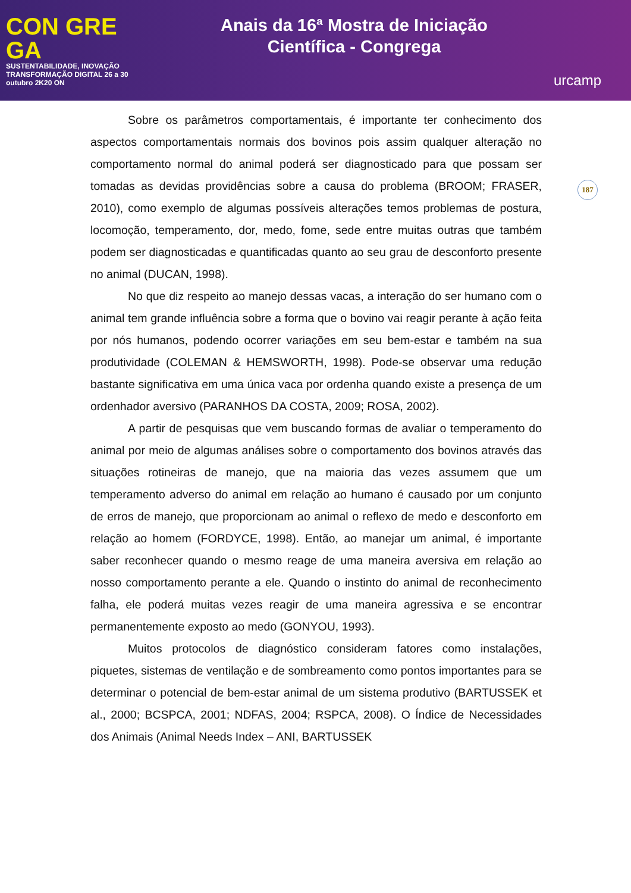CON GRE GA
SUSTENTABILIDADE, INOVAÇÃO TRANSFORMAÇÃO DIGITAL 26 a 30 outubro 2K20 ON
Anais da 16ª Mostra de Iniciação
Científica - Congrega
urcamp
187
Sobre os parâmetros comportamentais, é importante ter conhecimento dos aspectos comportamentais normais dos bovinos pois assim qualquer alteração no comportamento normal do animal poderá ser diagnosticado para que possam ser tomadas as devidas providências sobre a causa do problema (BROOM; FRASER, 2010), como exemplo de algumas possíveis alterações temos problemas de postura, locomoção, temperamento, dor, medo, fome, sede entre muitas outras que também podem ser diagnosticadas e quantificadas quanto ao seu grau de desconforto presente no animal (DUCAN, 1998).
No que diz respeito ao manejo dessas vacas, a interação do ser humano com o animal tem grande influência sobre a forma que o bovino vai reagir perante à ação feita por nós humanos, podendo ocorrer variações em seu bem-estar e também na sua produtividade (COLEMAN & HEMSWORTH, 1998). Pode-se observar uma redução bastante significativa em uma única vaca por ordenha quando existe a presença de um ordenhador aversivo (PARANHOS DA COSTA, 2009; ROSA, 2002).
A partir de pesquisas que vem buscando formas de avaliar o temperamento do animal por meio de algumas análises sobre o comportamento dos bovinos através das situações rotineiras de manejo, que na maioria das vezes assumem que um temperamento adverso do animal em relação ao humano é causado por um conjunto de erros de manejo, que proporcionam ao animal o reflexo de medo e desconforto em relação ao homem (FORDYCE, 1998). Então, ao manejar um animal, é importante saber reconhecer quando o mesmo reage de uma maneira aversiva em relação ao nosso comportamento perante a ele. Quando o instinto do animal de reconhecimento falha, ele poderá muitas vezes reagir de uma maneira agressiva e se encontrar permanentemente exposto ao medo (GONYOU, 1993).
Muitos protocolos de diagnóstico consideram fatores como instalações, piquetes, sistemas de ventilação e de sombreamento como pontos importantes para se determinar o potencial de bem-estar animal de um sistema produtivo (BARTUSSEK et al., 2000; BCSPCA, 2001; NDFAS, 2004; RSPCA, 2008). O Índice de Necessidades dos Animais (Animal Needs Index – ANI, BARTUSSEK